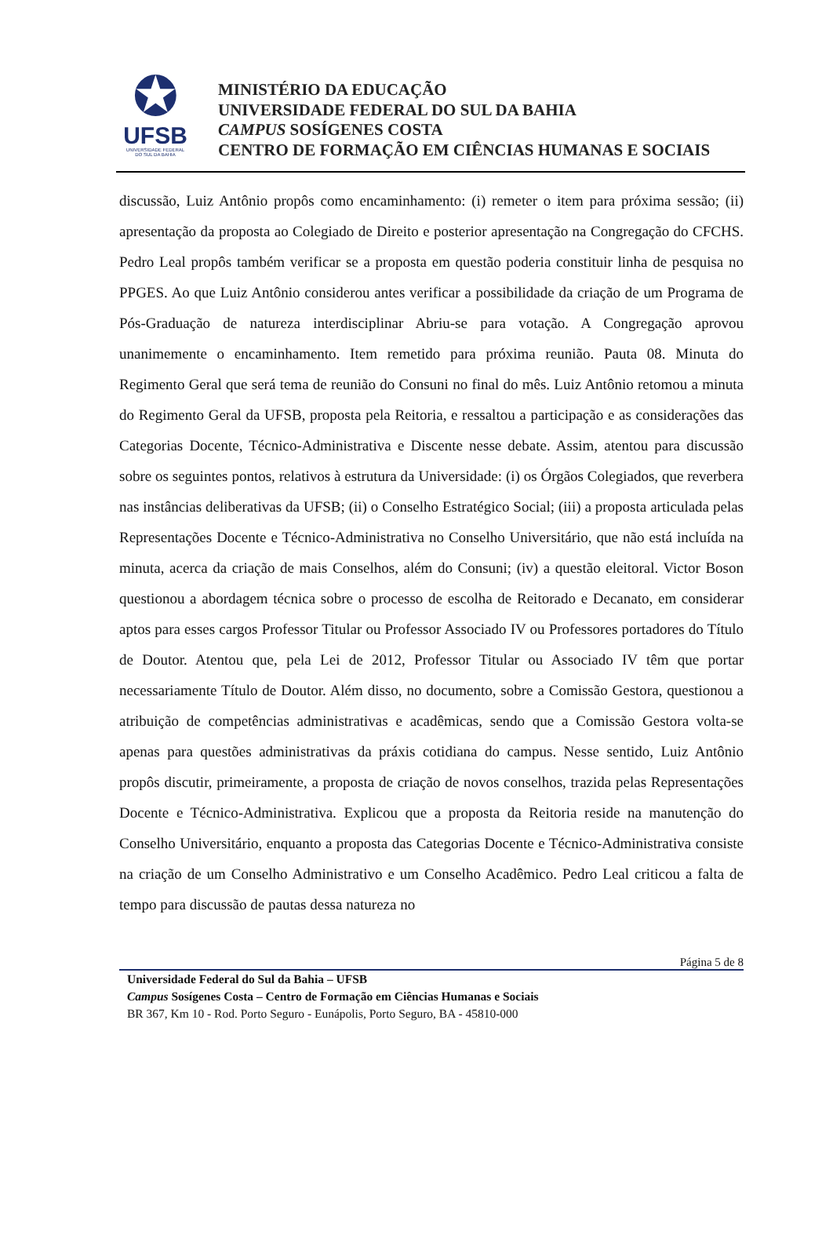✪
UFSB
UNIVERSIDADE FEDERAL
DO SUL DA BAHIA
MINISTÉRIO DA EDUCAÇÃO
UNIVERSIDADE FEDERAL DO SUL DA BAHIA
CAMPUS SOSÍGENES COSTA
CENTRO DE FORMAÇÃO EM CIÊNCIAS HUMANAS E SOCIAIS
discussão, Luiz Antônio propôs como encaminhamento: (i) remeter o item para próxima sessão; (ii) apresentação da proposta ao Colegiado de Direito e posterior apresentação na Congregação do CFCHS. Pedro Leal propôs também verificar se a proposta em questão poderia constituir linha de pesquisa no PPGES. Ao que Luiz Antônio considerou antes verificar a possibilidade da criação de um Programa de Pós-Graduação de natureza interdisciplinar Abriu-se para votação. A Congregação aprovou unanimemente o encaminhamento. Item remetido para próxima reunião. Pauta 08. Minuta do Regimento Geral que será tema de reunião do Consuni no final do mês. Luiz Antônio retomou a minuta do Regimento Geral da UFSB, proposta pela Reitoria, e ressaltou a participação e as considerações das Categorias Docente, Técnico-Administrativa e Discente nesse debate. Assim, atentou para discussão sobre os seguintes pontos, relativos à estrutura da Universidade: (i) os Órgãos Colegiados, que reverbera nas instâncias deliberativas da UFSB; (ii) o Conselho Estratégico Social; (iii) a proposta articulada pelas Representações Docente e Técnico-Administrativa no Conselho Universitário, que não está incluída na minuta, acerca da criação de mais Conselhos, além do Consuni; (iv) a questão eleitoral. Victor Boson questionou a abordagem técnica sobre o processo de escolha de Reitorado e Decanato, em considerar aptos para esses cargos Professor Titular ou Professor Associado IV ou Professores portadores do Título de Doutor. Atentou que, pela Lei de 2012, Professor Titular ou Associado IV têm que portar necessariamente Título de Doutor. Além disso, no documento, sobre a Comissão Gestora, questionou a atribuição de competências administrativas e acadêmicas, sendo que a Comissão Gestora volta-se apenas para questões administrativas da práxis cotidiana do campus. Nesse sentido, Luiz Antônio propôs discutir, primeiramente, a proposta de criação de novos conselhos, trazida pelas Representações Docente e Técnico-Administrativa. Explicou que a proposta da Reitoria reside na manutenção do Conselho Universitário, enquanto a proposta das Categorias Docente e Técnico-Administrativa consiste na criação de um Conselho Administrativo e um Conselho Acadêmico. Pedro Leal criticou a falta de tempo para discussão de pautas dessa natureza no
Página 5 de 8
Universidade Federal do Sul da Bahia – UFSB
Campus Sosígenes Costa – Centro de Formação em Ciências Humanas e Sociais
BR 367, Km 10 - Rod. Porto Seguro - Eunápolis, Porto Seguro, BA - 45810-000